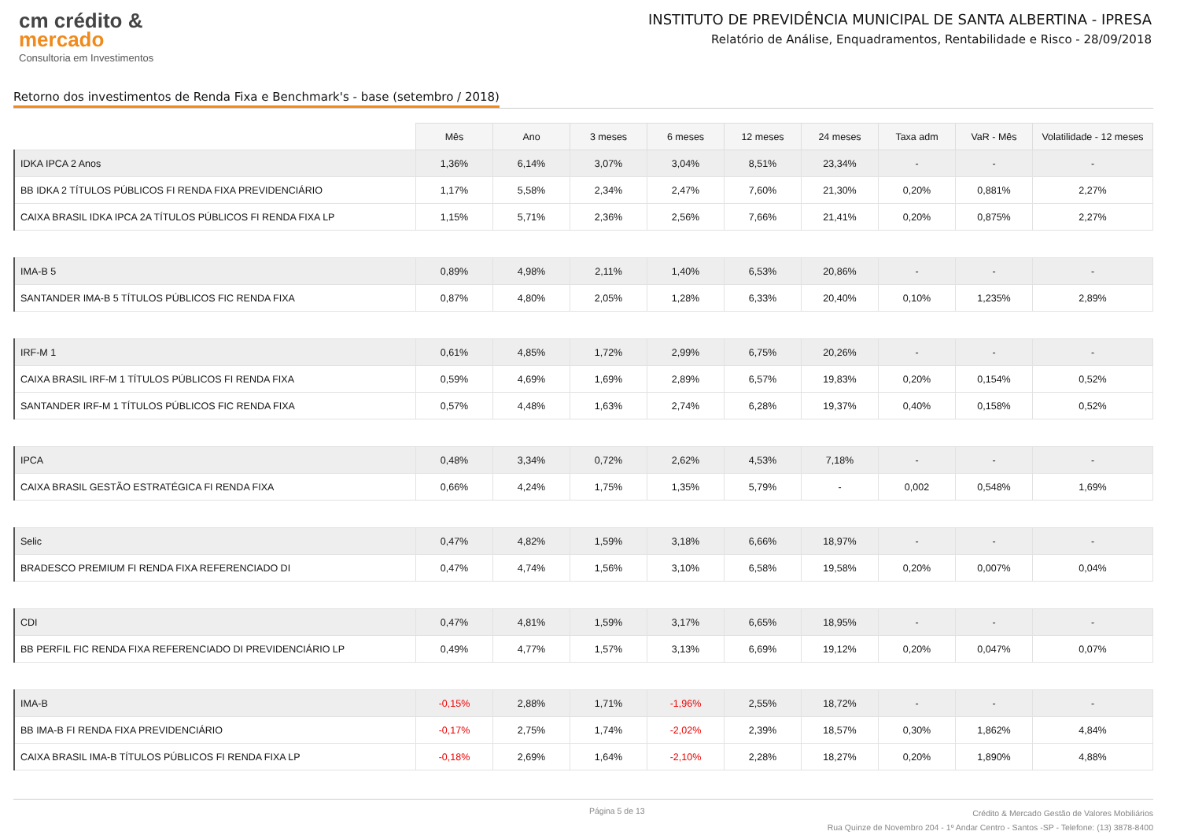cm crédito &
mercado
Consultoria em Investimentos
INSTITUTO DE PREVIDÊNCIA MUNICIPAL DE SANTA ALBERTINA - IPRESA
Relatório de Análise, Enquadramentos, Rentabilidade e Risco - 28/09/2018
Retorno dos investimentos de Renda Fixa e Benchmark's - base (setembro / 2018)
| | Mês | Ano | 3 meses | 6 meses | 12 meses | 24 meses | Taxa adm | VaR - Mês | Volatilidade - 12 meses |
| --- | --- | --- | --- | --- | --- | --- | --- | --- | --- |
| IDKA IPCA 2 Anos | 1,36% | 6,14% | 3,07% | 3,04% | 8,51% | 23,34% | - | - | - |
| BB IDKA 2 TÍTULOS PÚBLICOS FI RENDA FIXA PREVIDENCIÁRIO | 1,17% | 5,58% | 2,34% | 2,47% | 7,60% | 21,30% | 0,20% | 0,881% | 2,27% |
| CAIXA BRASIL IDKA IPCA 2A TÍTULOS PÚBLICOS FI RENDA FIXA LP | 1,15% | 5,71% | 2,36% | 2,56% | 7,66% | 21,41% | 0,20% | 0,875% | 2,27% |
| IMA-B 5 | 0,89% | 4,98% | 2,11% | 1,40% | 6,53% | 20,86% | - | - | - |
| SANTANDER IMA-B 5 TÍTULOS PÚBLICOS FIC RENDA FIXA | 0,87% | 4,80% | 2,05% | 1,28% | 6,33% | 20,40% | 0,10% | 1,235% | 2,89% |
| IRF-M 1 | 0,61% | 4,85% | 1,72% | 2,99% | 6,75% | 20,26% | - | - | - |
| CAIXA BRASIL IRF-M 1 TÍTULOS PÚBLICOS FI RENDA FIXA | 0,59% | 4,69% | 1,69% | 2,89% | 6,57% | 19,83% | 0,20% | 0,154% | 0,52% |
| SANTANDER IRF-M 1 TÍTULOS PÚBLICOS FIC RENDA FIXA | 0,57% | 4,48% | 1,63% | 2,74% | 6,28% | 19,37% | 0,40% | 0,158% | 0,52% |
| IPCA | 0,48% | 3,34% | 0,72% | 2,62% | 4,53% | 7,18% | - | - | - |
| CAIXA BRASIL GESTÃO ESTRATÉGICA FI RENDA FIXA | 0,66% | 4,24% | 1,75% | 1,35% | 5,79% | - | 0,002 | 0,548% | 1,69% |
| Selic | 0,47% | 4,82% | 1,59% | 3,18% | 6,66% | 18,97% | - | - | - |
| BRADESCO PREMIUM FI RENDA FIXA REFERENCIADO DI | 0,47% | 4,74% | 1,56% | 3,10% | 6,58% | 19,58% | 0,20% | 0,007% | 0,04% |
| CDI | 0,47% | 4,81% | 1,59% | 3,17% | 6,65% | 18,95% | - | - | - |
| BB PERFIL FIC RENDA FIXA REFERENCIADO DI PREVIDENCIÁRIO LP | 0,49% | 4,77% | 1,57% | 3,13% | 6,69% | 19,12% | 0,20% | 0,047% | 0,07% |
| IMA-B | -0,15% | 2,88% | 1,71% | -1,96% | 2,55% | 18,72% | - | - | - |
| BB IMA-B FI RENDA FIXA PREVIDENCIÁRIO | -0,17% | 2,75% | 1,74% | -2,02% | 2,39% | 18,57% | 0,30% | 1,862% | 4,84% |
| CAIXA BRASIL IMA-B TÍTULOS PÚBLICOS FI RENDA FIXA LP | -0,18% | 2,69% | 1,64% | -2,10% | 2,28% | 18,27% | 0,20% | 1,890% | 4,88% |
Página 5 de 13
Crédito & Mercado Gestão de Valores Mobiliários
Rua Quinze de Novembro 204 - 1º Andar Centro - Santos -SP - Telefone: (13) 3878-8400